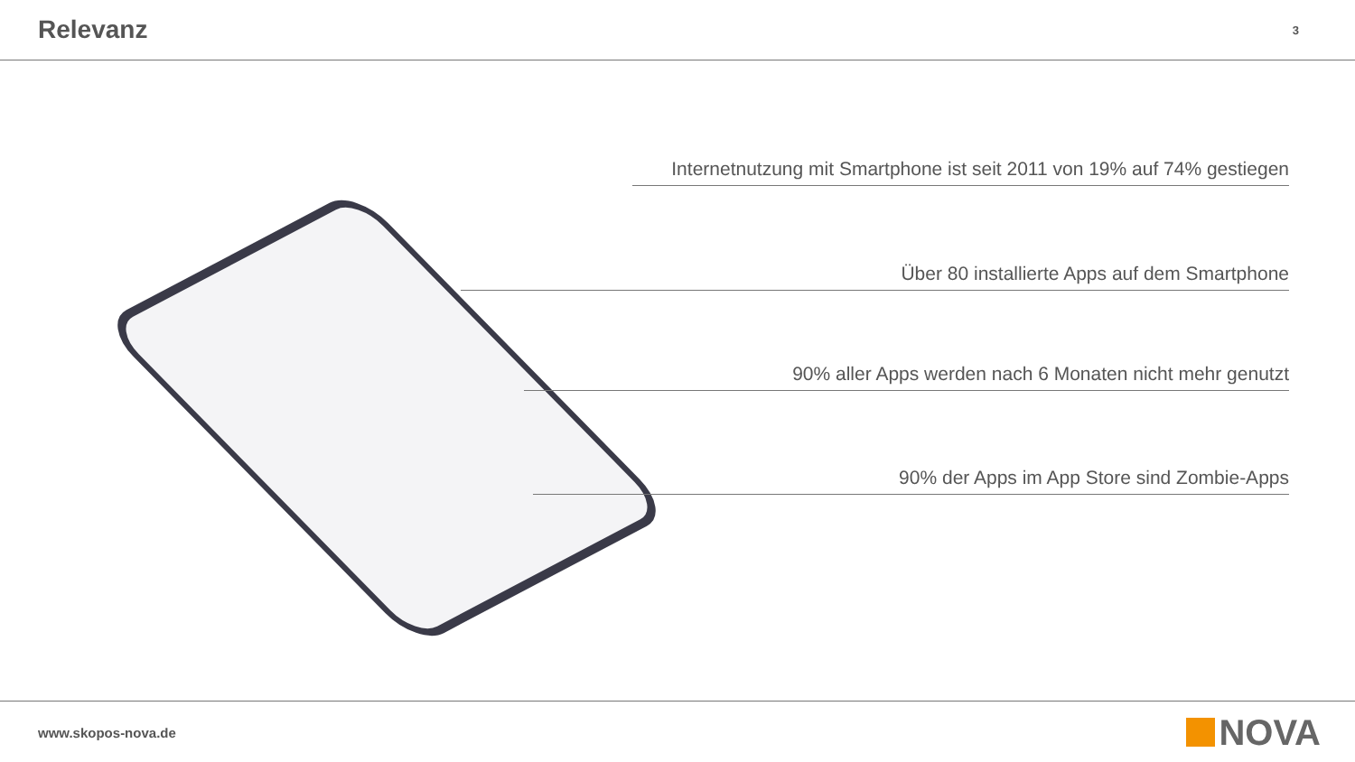Relevanz
3
Internetnutzung mit Smartphone ist seit 2011 von 19% auf 74% gestiegen
Über 80 installierte Apps auf dem Smartphone
90% aller Apps werden nach 6 Monaten nicht mehr genutzt
90% der Apps im App Store sind Zombie-Apps
www.skopos-nova.de NOVA